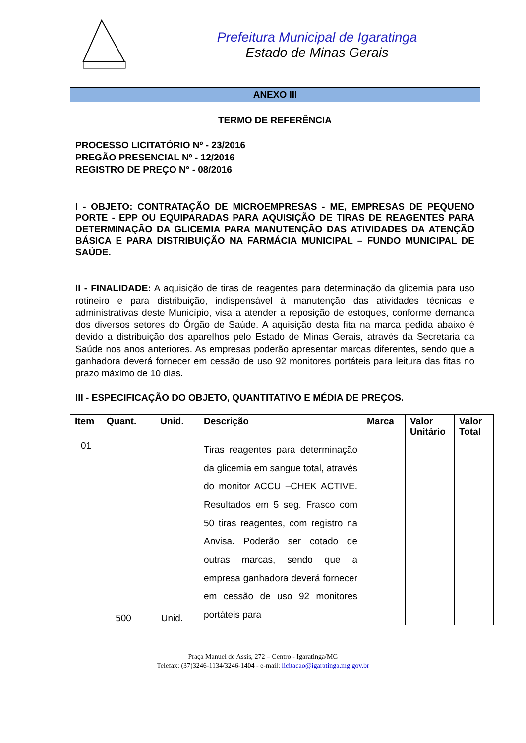Prefeitura Municipal de Igaratinga
Estado de Minas Gerais
ANEXO III
TERMO DE REFERÊNCIA
PROCESSO LICITATÓRIO Nº - 23/2016
PREGÃO PRESENCIAL Nº - 12/2016
REGISTRO DE PREÇO N° - 08/2016
I - OBJETO: CONTRATAÇÃO DE MICROEMPRESAS - ME, EMPRESAS DE PEQUENO PORTE - EPP OU EQUIPARADAS PARA AQUISIÇÃO DE TIRAS DE REAGENTES PARA DETERMINAÇÃO DA GLICEMIA PARA MANUTENÇÃO DAS ATIVIDADES DA ATENÇÃO BÁSICA E PARA DISTRIBUIÇÃO NA FARMÁCIA MUNICIPAL – FUNDO MUNICIPAL DE SAÚDE.
II - FINALIDADE: A aquisição de tiras de reagentes para determinação da glicemia para uso rotineiro e para distribuição, indispensável à manutenção das atividades técnicas e administrativas deste Município, visa a atender a reposição de estoques, conforme demanda dos diversos setores do Órgão de Saúde. A aquisição desta fita na marca pedida abaixo é devido a distribuição dos aparelhos pelo Estado de Minas Gerais, através da Secretaria da Saúde nos anos anteriores. As empresas poderão apresentar marcas diferentes, sendo que a ganhadora deverá fornecer em cessão de uso 92 monitores portáteis para leitura das fitas no prazo máximo de 10 dias.
III - ESPECIFICAÇÃO DO OBJETO, QUANTITATIVO E MÉDIA DE PREÇOS.
| Item | Quant. | Unid. | Descrição | Marca | Valor Unitário | Valor Total |
| --- | --- | --- | --- | --- | --- | --- |
| 01 | 500 | Unid. | Tiras reagentes para determinação da glicemia em sangue total, através do monitor ACCU –CHEK ACTIVE. Resultados em 5 seg. Frasco com 50 tiras reagentes, com registro na Anvisa. Poderão ser cotado de outras marcas, sendo que a empresa ganhadora deverá fornecer em cessão de uso 92 monitores portáteis para | | | |
Praça Manuel de Assis, 272 – Centro - Igaratinga/MG
Telefax: (37)3246-1134/3246-1404 - e-mail: licitacao@igaratinga.mg.gov.br